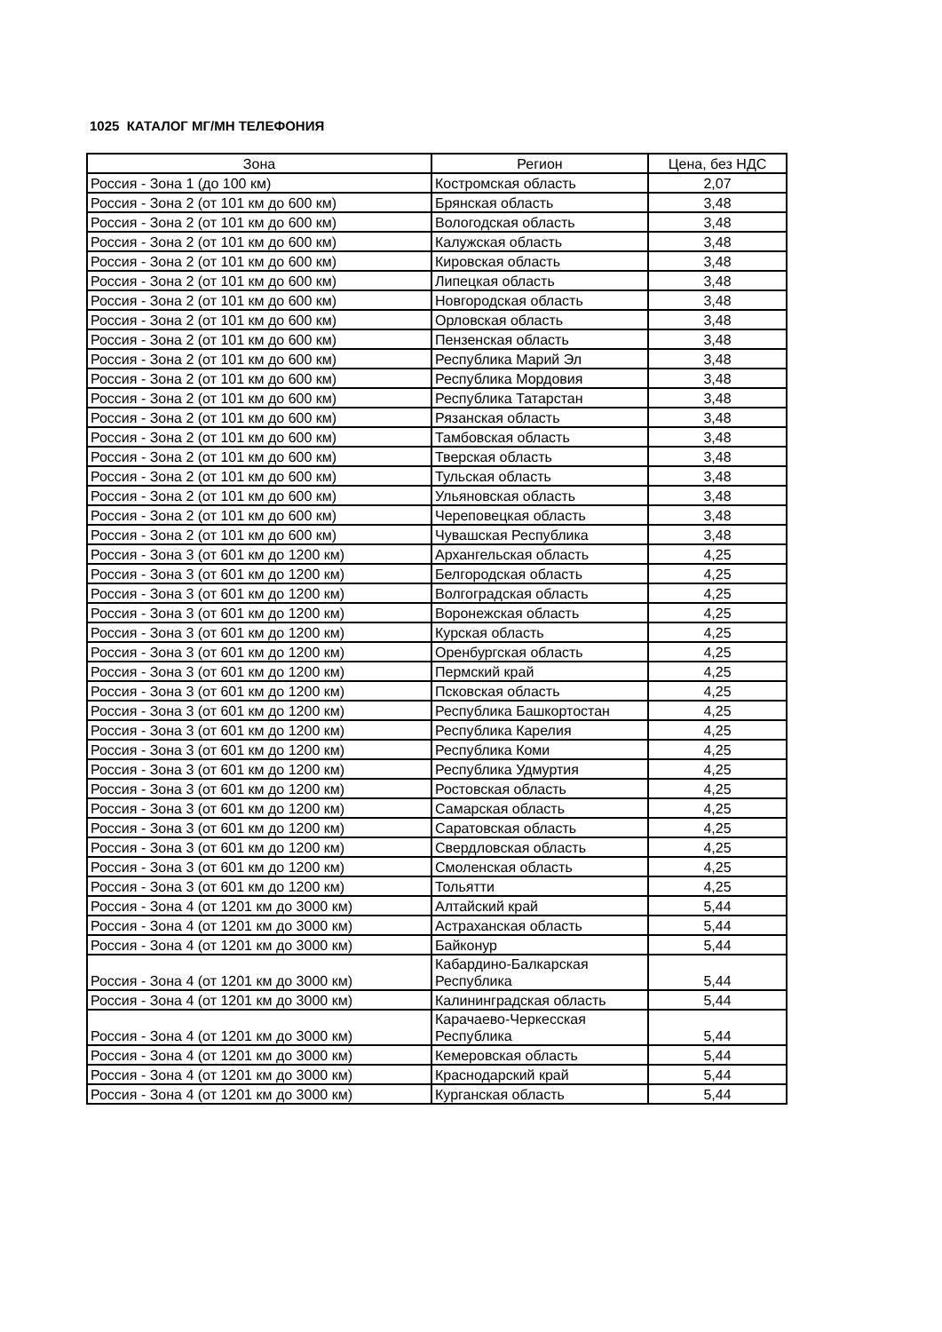1025 КАТАЛОГ МГ/МН ТЕЛЕФОНИЯ
| Зона | Регион | Цена, без НДС |
| --- | --- | --- |
| Россия - Зона 1 (до 100 км) | Костромская область | 2,07 |
| Россия - Зона 2 (от 101 км до 600 км) | Брянская область | 3,48 |
| Россия - Зона 2 (от 101 км до 600 км) | Вологодская область | 3,48 |
| Россия - Зона 2 (от 101 км до 600 км) | Калужская область | 3,48 |
| Россия - Зона 2 (от 101 км до 600 км) | Кировская область | 3,48 |
| Россия - Зона 2 (от 101 км до 600 км) | Липецкая область | 3,48 |
| Россия - Зона 2 (от 101 км до 600 км) | Новгородская область | 3,48 |
| Россия - Зона 2 (от 101 км до 600 км) | Орловская область | 3,48 |
| Россия - Зона 2 (от 101 км до 600 км) | Пензенская область | 3,48 |
| Россия - Зона 2 (от 101 км до 600 км) | Республика Марий Эл | 3,48 |
| Россия - Зона 2 (от 101 км до 600 км) | Республика Мордовия | 3,48 |
| Россия - Зона 2 (от 101 км до 600 км) | Республика Татарстан | 3,48 |
| Россия - Зона 2 (от 101 км до 600 км) | Рязанская область | 3,48 |
| Россия - Зона 2 (от 101 км до 600 км) | Тамбовская область | 3,48 |
| Россия - Зона 2 (от 101 км до 600 км) | Тверская область | 3,48 |
| Россия - Зона 2 (от 101 км до 600 км) | Тульская область | 3,48 |
| Россия - Зона 2 (от 101 км до 600 км) | Ульяновская область | 3,48 |
| Россия - Зона 2 (от 101 км до 600 км) | Череповецкая область | 3,48 |
| Россия - Зона 2 (от 101 км до 600 км) | Чувашская Республика | 3,48 |
| Россия - Зона 3 (от 601 км до 1200 км) | Архангельская область | 4,25 |
| Россия - Зона 3 (от 601 км до 1200 км) | Белгородская область | 4,25 |
| Россия - Зона 3 (от 601 км до 1200 км) | Волгоградская область | 4,25 |
| Россия - Зона 3 (от 601 км до 1200 км) | Воронежская область | 4,25 |
| Россия - Зона 3 (от 601 км до 1200 км) | Курская область | 4,25 |
| Россия - Зона 3 (от 601 км до 1200 км) | Оренбургская область | 4,25 |
| Россия - Зона 3 (от 601 км до 1200 км) | Пермский край | 4,25 |
| Россия - Зона 3 (от 601 км до 1200 км) | Псковская область | 4,25 |
| Россия - Зона 3 (от 601 км до 1200 км) | Республика Башкортостан | 4,25 |
| Россия - Зона 3 (от 601 км до 1200 км) | Республика Карелия | 4,25 |
| Россия - Зона 3 (от 601 км до 1200 км) | Республика Коми | 4,25 |
| Россия - Зона 3 (от 601 км до 1200 км) | Республика Удмуртия | 4,25 |
| Россия - Зона 3 (от 601 км до 1200 км) | Ростовская область | 4,25 |
| Россия - Зона 3 (от 601 км до 1200 км) | Самарская область | 4,25 |
| Россия - Зона 3 (от 601 км до 1200 км) | Саратовская область | 4,25 |
| Россия - Зона 3 (от 601 км до 1200 км) | Свердловская область | 4,25 |
| Россия - Зона 3 (от 601 км до 1200 км) | Смоленская область | 4,25 |
| Россия - Зона 3 (от 601 км до 1200 км) | Тольятти | 4,25 |
| Россия - Зона 4 (от 1201 км до 3000 км) | Алтайский край | 5,44 |
| Россия - Зона 4 (от 1201 км до 3000 км) | Астраханская область | 5,44 |
| Россия - Зона 4 (от 1201 км до 3000 км) | Байконур | 5,44 |
| Россия - Зона 4 (от 1201 км до 3000 км) | Кабардино-Балкарская Республика | 5,44 |
| Россия - Зона 4 (от 1201 км до 3000 км) | Калининградская область | 5,44 |
| Россия - Зона 4 (от 1201 км до 3000 км) | Карачаево-Черкесская Республика | 5,44 |
| Россия - Зона 4 (от 1201 км до 3000 км) | Кемеровская область | 5,44 |
| Россия - Зона 4 (от 1201 км до 3000 км) | Краснодарский край | 5,44 |
| Россия - Зона 4 (от 1201 км до 3000 км) | Курганская область | 5,44 |